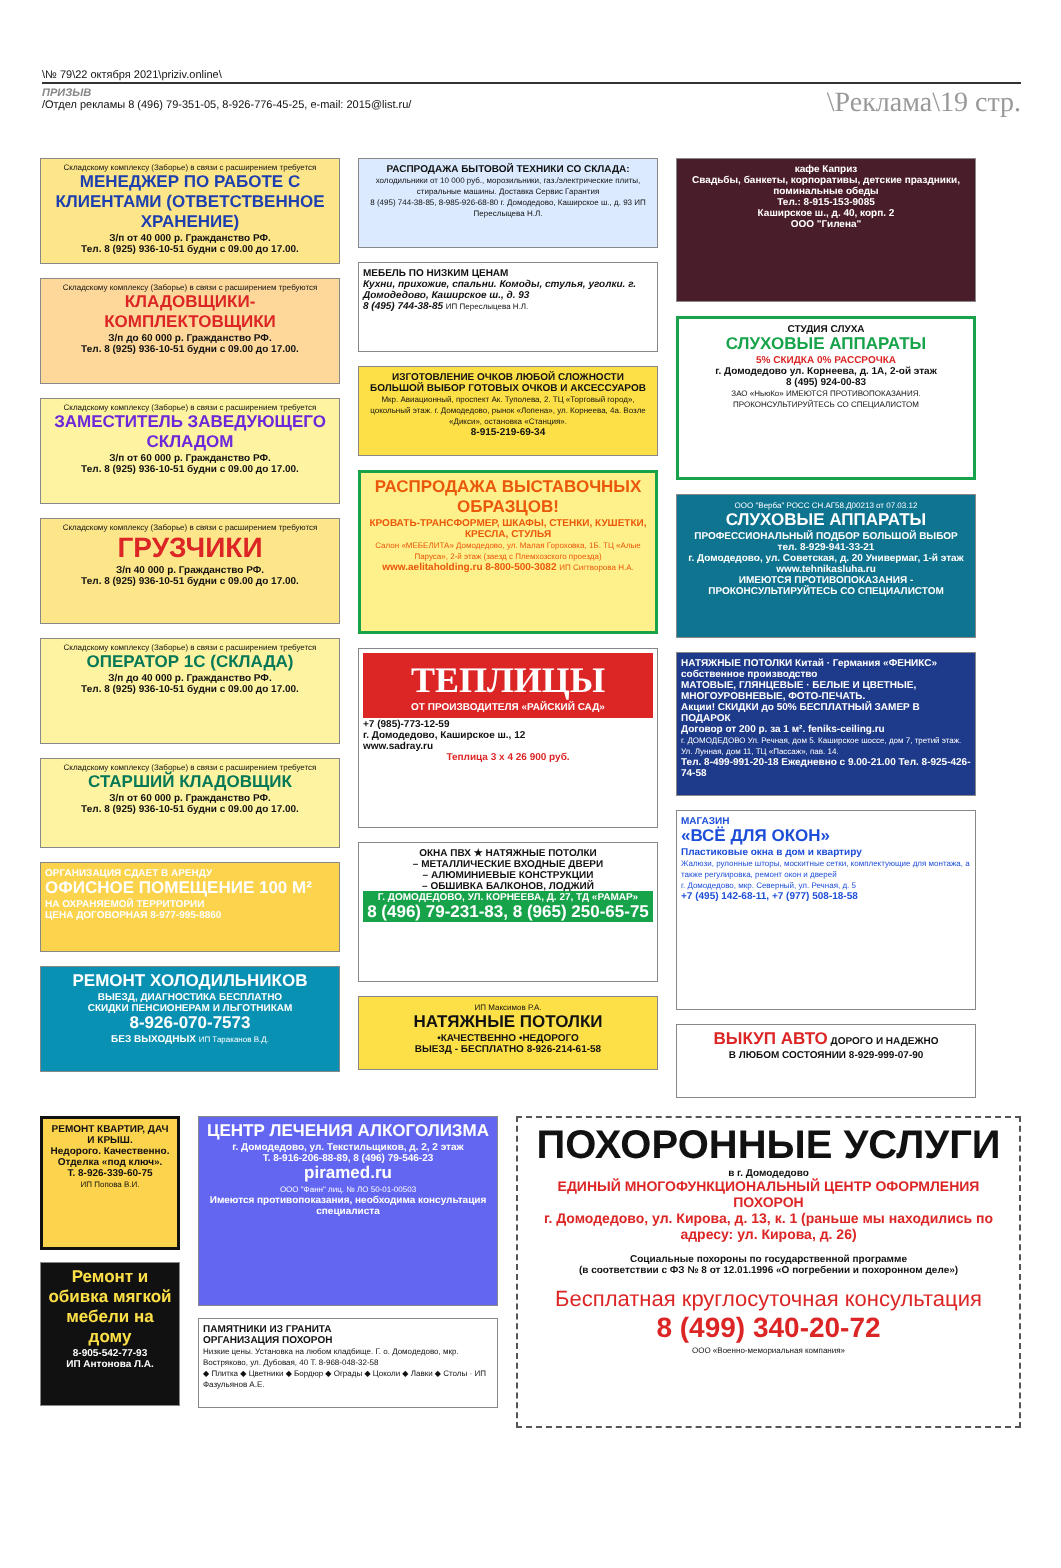\№ 79\22 октября 2021\priziv.online\
ПРИЗЫВ
/Отдел рекламы 8 (496) 79-351-05, 8-926-776-45-25, e-mail: 2015@list.ru/
\Реклама\19 стр.
Складскому комплексу (Заборье) в связи с расширением требуется
МЕНЕДЖЕР ПО РАБОТЕ С КЛИЕНТАМИ (ОТВЕТСТВЕННОЕ ХРАНЕНИЕ)
З/п от 40 000 р. Гражданство РФ.
Тел. 8 (925) 936-10-51 будни с 09.00 до 17.00.
Складскому комплексу (Заборье) в связи с расширением требуются
КЛАДОВЩИКИ-КОМПЛЕКТОВЩИКИ
З/п до 60 000 р. Гражданство РФ.
Тел. 8 (925) 936-10-51 будни с 09.00 до 17.00.
Складскому комплексу (Заборье) в связи с расширением требуется
ЗАМЕСТИТЕЛЬ ЗАВЕДУЮЩЕГО СКЛАДОМ
З/п от 60 000 р. Гражданство РФ.
Тел. 8 (925) 936-10-51 будни с 09.00 до 17.00.
Складскому комплексу (Заборье) в связи с расширением требуются
ГРУЗЧИКИ
З/п 40 000 р. Гражданство РФ.
Тел. 8 (925) 936-10-51 будни с 09.00 до 17.00.
Складскому комплексу (Заборье) в связи с расширением требуется
ОПЕРАТОР 1С (СКЛАДА)
З/п до 40 000 р. Гражданство РФ.
Тел. 8 (925) 936-10-51 будни с 09.00 до 17.00.
Складскому комплексу (Заборье) в связи с расширением требуется
СТАРШИЙ КЛАДОВЩИК
З/п от 60 000 р. Гражданство РФ.
Тел. 8 (925) 936-10-51 будни с 09.00 до 17.00.
ОРГАНИЗАЦИЯ СДАЕТ В АРЕНДУ
ОФИСНОЕ ПОМЕЩЕНИЕ 100 М²
НА ОХРАНЯЕМОЙ ТЕРРИТОРИИ
ЦЕНА ДОГОВОРНАЯ 8-977-995-8860
РЕМОНТ ХОЛОДИЛЬНИКОВ
ВЫЕЗД, ДИАГНОСТИКА БЕСПЛАТНО
СКИДКИ ПЕНСИОНЕРАМ И ЛЬГОТНИКАМ
8-926-070-7573
БЕЗ ВЫХОДНЫХ ИП Тараканов В.Д.
РАСПРОДАЖА БЫТОВОЙ ТЕХНИКИ СО СКЛАДА:
холодильники от 10 000 руб., морозильники, газ./электрические плиты, стиральные машины. Доставка Сервис Гарантия
8 (495) 744-38-85, 8-985-926-68-80 г. Домодедово, Каширское ш., д. 93 ИП Переслыцева Н.Л.
МЕБЕЛЬ ПО НИЗКИМ ЦЕНАМ
Кухни, прихожие, спальни. Комоды, стулья, уголки. г. Домодедово, Каширское ш., д. 93
8 (495) 744-38-85 ИП Переслыцева Н.Л.
ИЗГОТОВЛЕНИЕ ОЧКОВ ЛЮБОЙ СЛОЖНОСТИ
БОЛЬШОЙ ВЫБОР ГОТОВЫХ ОЧКОВ И АКСЕССУАРОВ
Мкр. Авиационный, проспект Ак. Туполева, 2. ТЦ «Торговый город», цокольный этаж. г. Домодедово, рынок «Лопена», ул. Корнеева, 4а. Возле «Дикси», остановка «Станция».
8-915-219-69-34
РАСПРОДАЖА ВЫСТАВОЧНЫХ ОБРАЗЦОВ!
КРОВАТЬ-ТРАНСФОРМЕР, ШКАФЫ, СТЕНКИ, КУШЕТКИ, КРЕСЛА, СТУЛЬЯ
Салон «МЕБЕЛИТА» Домодедово, ул. Малая Гороховка, 1Б. ТЦ «Алые Паруса», 2-й этаж (заезд с Племхозского проезда)
www.aelitaholding.ru 8-800-500-3082 ИП Сигтворова Н.А.
ТЕПЛИЦЫ
ОТ ПРОИЗВОДИТЕЛЯ «РАЙСКИЙ САД»
+7 (985)-773-12-59
г. Домодедово, Каширское ш., 12
www.sadray.ru
Теплица 3 х 4 26 900 руб.
ОКНА ПВХ ★ НАТЯЖНЫЕ ПОТОЛКИ
– МЕТАЛЛИЧЕСКИЕ ВХОДНЫЕ ДВЕРИ
– АЛЮМИНИЕВЫЕ КОНСТРУКЦИИ
– ОБШИВКА БАЛКОНОВ, ЛОДЖИЙ
Г. ДОМОДЕДОВО, УЛ. КОРНЕЕВА, Д. 27, ТД «РАМАР»
8 (496) 79-231-83, 8 (965) 250-65-75
ИП Максимов Р.А.
НАТЯЖНЫЕ ПОТОЛКИ
•КАЧЕСТВЕННО •НЕДОРОГО
ВЫЕЗД - БЕСПЛАТНО 8-926-214-61-58
кафе Каприз
Свадьбы, банкеты, корпоративы, детские праздники, поминальные обеды
Тел.: 8-915-153-9085
Каширское ш., д. 40, корп. 2
ООО "Гилена"
СТУДИЯ СЛУХА
СЛУХОВЫЕ АППАРАТЫ
5% СКИДКА 0% РАССРОЧКА
г. Домодедово ул. Корнеева, д. 1А, 2-ой этаж
8 (495) 924-00-83
ЗАО «НьюКо» ИМЕЮТСЯ ПРОТИВОПОКАЗАНИЯ. ПРОКОНСУЛЬТИРУЙТЕСЬ СО СПЕЦИАЛИСТОМ
ООО "Верба" РОСС CH.АГ58.Д00213 от 07.03.12
СЛУХОВЫЕ АППАРАТЫ
ПРОФЕССИОНАЛЬНЫЙ ПОДБОР БОЛЬШОЙ ВЫБОР
тел. 8-929-941-33-21
г. Домодедово, ул. Советская, д. 20 Универмаг, 1-й этаж
www.tehnikasluha.ru
ИМЕЮТСЯ ПРОТИВОПОКАЗАНИЯ - ПРОКОНСУЛЬТИРУЙТЕСЬ СО СПЕЦИАЛИСТОМ
НАТЯЖНЫЕ ПОТОЛКИ Китай · Германия «ФЕНИКС» собственное производство
МАТОВЫЕ, ГЛЯНЦЕВЫЕ · БЕЛЫЕ И ЦВЕТНЫЕ, МНОГОУРОВНЕВЫЕ, ФОТО-ПЕЧАТЬ.
Акции! СКИДКИ до 50% БЕСПЛАТНЫЙ ЗАМЕР В ПОДАРОК
Договор от 200 р. за 1 м². feniks-ceiling.ru
г. ДОМОДЕДОВО Ул. Речная, дом 5. Каширское шоссе, дом 7, третий этаж. Ул. Лунная, дом 11, ТЦ «Пассаж», пав. 14.
Тел. 8-499-991-20-18 Ежедневно с 9.00-21.00 Тел. 8-925-426-74-58
МАГАЗИН
«ВСЁ ДЛЯ ОКОН»
Пластиковые окна в дом и квартиру
Жалюзи, рулонные шторы, москитные сетки, комплектующие для монтажа, а также регулировка, ремонт окон и дверей
г. Домодедово, мкр. Северный, ул. Речная, д. 5
+7 (495) 142-68-11, +7 (977) 508-18-58
ВЫКУП АВТО ДОРОГО И НАДЕЖНО
В ЛЮБОМ СОСТОЯНИИ 8-929-999-07-90
РЕМОНТ КВАРТИР, ДАЧ И КРЫШ.
Недорого. Качественно. Отделка «под ключ».
Т. 8-926-339-60-75
ИП Попова В.И.
Ремонт и обивка мягкой мебели на дому
8-905-542-77-93
ИП Антонова Л.А.
ЦЕНТР ЛЕЧЕНИЯ АЛКОГОЛИЗМА
г. Домодедово, ул. Текстильщиков, д. 2, 2 этаж
Т. 8-916-206-88-89, 8 (496) 79-546-23
piramed.ru
ООО "Фанн" лиц. № ЛО 50-01-00503
Имеются противопоказания, необходима консультация специалиста
ПАМЯТНИКИ ИЗ ГРАНИТА
ОРГАНИЗАЦИЯ ПОХОРОН
Низкие цены. Установка на любом кладбище. Г. о. Домодедово, мкр. Востряково, ул. Дубовая, 40 Т. 8-968-048-32-58
◆ Плитка ◆ Цветники ◆ Бордюр ◆ Ограды ◆ Цоколи ◆ Лавки ◆ Столы · ИП Фазульянов А.Е.
ПОХОРОННЫЕ УСЛУГИ
в г. Домодедово
ЕДИНЫЙ МНОГОФУНКЦИОНАЛЬНЫЙ ЦЕНТР ОФОРМЛЕНИЯ ПОХОРОН
г. Домодедово, ул. Кирова, д. 13, к. 1 (раньше мы находились по адресу: ул. Кирова, д. 26)
Социальные похороны по государственной программе
(в соответствии с ФЗ № 8 от 12.01.1996 «О погребении и похоронном деле»)
Бесплатная круглосуточная консультация
8 (499) 340-20-72
ООО «Военно-мемориальная компания»